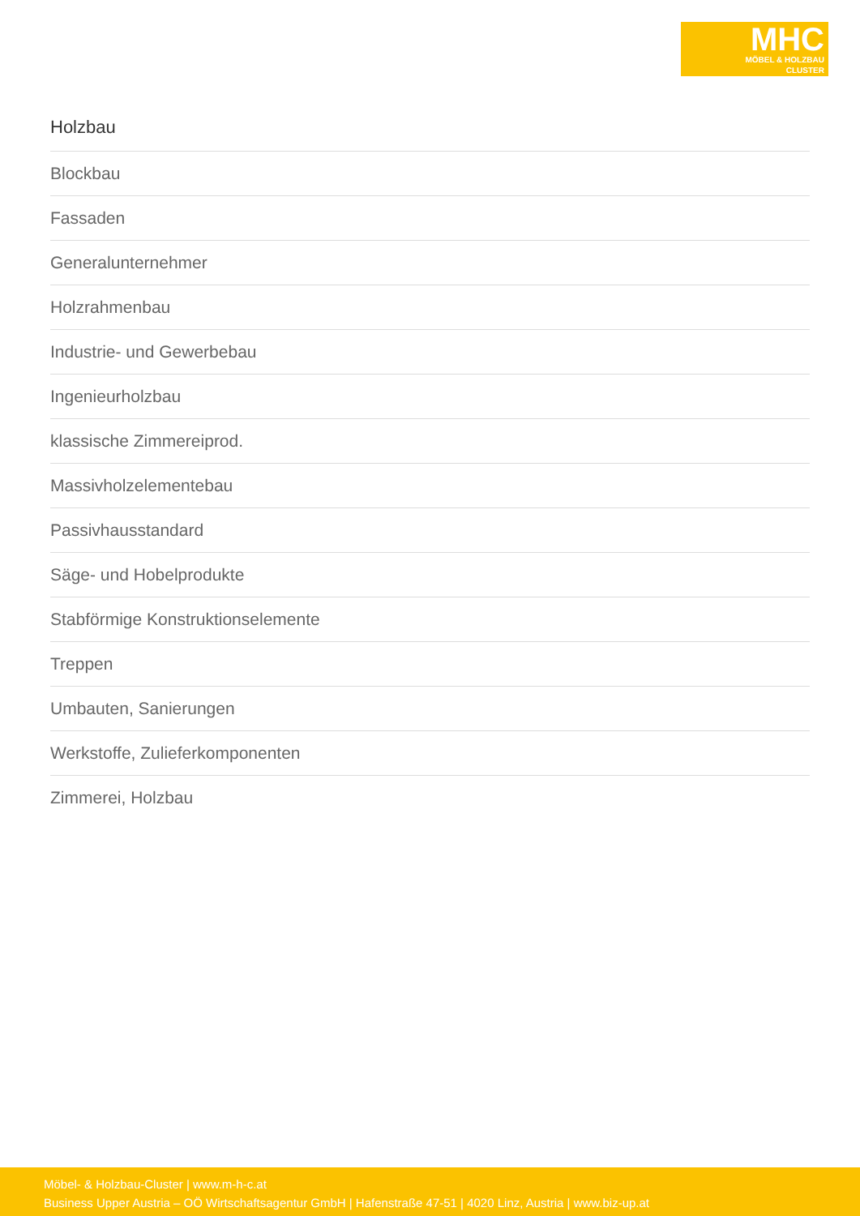MHC
MÖBEL & HOLZBAU
CLUSTER
Holzbau
Blockbau
Fassaden
Generalunternehmer
Holzrahmenbau
Industrie- und Gewerbebau
Ingenieurholzbau
klassische Zimmereiprod.
Massivholzelementebau
Passivhausstandard
Säge- und Hobelprodukte
Stabförmige Konstruktionselemente
Treppen
Umbauten, Sanierungen
Werkstoffe, Zulieferkomponenten
Zimmerei, Holzbau
Möbel- & Holzbau-Cluster | www.m-h-c.at
Business Upper Austria – OÖ Wirtschaftsagentur GmbH | Hafenstraße 47-51 | 4020 Linz, Austria | www.biz-up.at